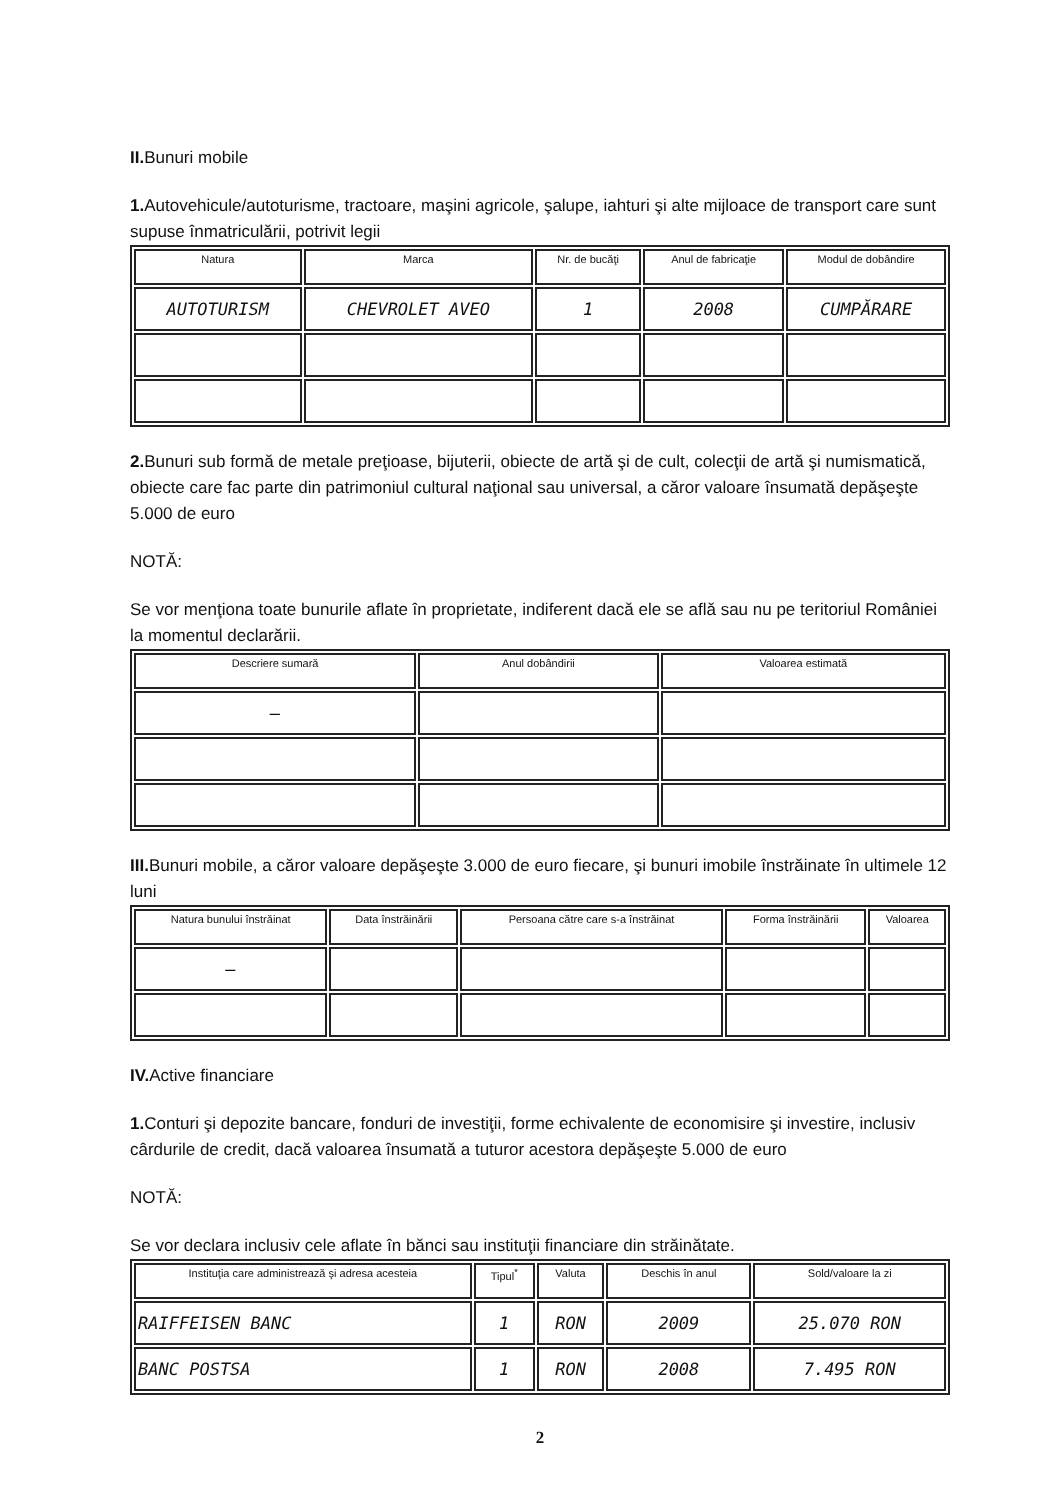II. Bunuri mobile
1. Autovehicule/autoturisme, tractoare, maşini agricole, şalupe, iahturi şi alte mijloace de transport care sunt supuse înmatriculării, potrivit legii
| Natura | Marca | Nr. de bucăţi | Anul de fabricaţie | Modul de dobândire |
| --- | --- | --- | --- | --- |
| AUTOTURISM | CHEVROLET AVEO | 1 | 2008 | CUMPĂRARE |
2. Bunuri sub formă de metale preţioase, bijuterii, obiecte de artă şi de cult, colecţii de artă şi numismatică, obiecte care fac parte din patrimoniul cultural naţional sau universal, a căror valoare însumată depăşeşte 5.000 de euro
NOTĂ:
Se vor menţiona toate bunurile aflate în proprietate, indiferent dacă ele se află sau nu pe teritoriul României la momentul declarării.
| Descriere sumară | Anul dobândirii | Valoarea estimată |
| --- | --- | --- |
| — | | |
III. Bunuri mobile, a căror valoare depăşeşte 3.000 de euro fiecare, şi bunuri imobile înstrăinate în ultimele 12 luni
| Natura bunului înstrăinat | Data înstrăinării | Persoana către care s-a înstrăinat | Forma înstrăinării | Valoarea |
| --- | --- | --- | --- | --- |
| — | | | | |
IV. Active financiare
1. Conturi şi depozite bancare, fonduri de investiţii, forme echivalente de economisire şi investire, inclusiv cârdurile de credit, dacă valoarea însumată a tuturor acestora depăşeşte 5.000 de euro
NOTĂ:
Se vor declara inclusiv cele aflate în bănci sau instituţii financiare din străinătate.
| Instituţia care administrează şi adresa acesteia | Tipul<sup>*</sup> | Valuta | Deschis în anul | Sold/valoare la zi |
| --- | --- | --- | --- | --- |
| RAIFFEISEN BANC | 1 | RON | 2009 | 25.070 RON |
| BANC POSTSA | 1 | RON | 2008 | 7.495 RON |
2